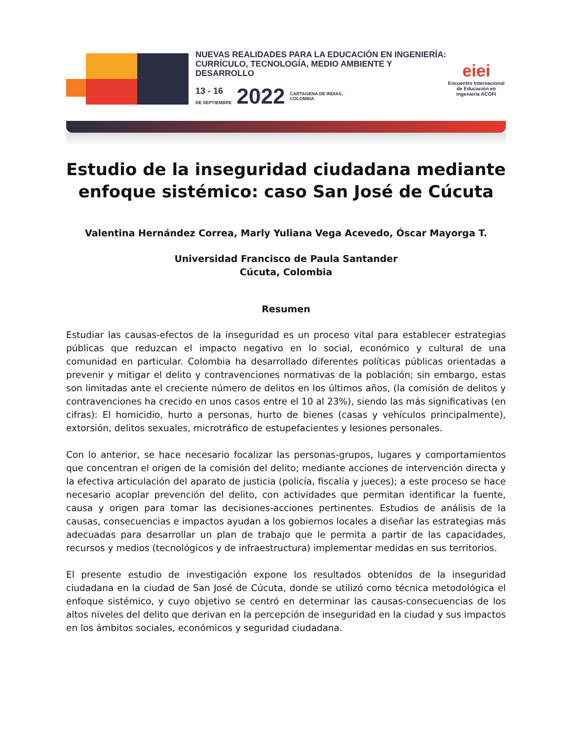NUEVAS REALIDADES PARA LA EDUCACIÓN EN INGENIERÍA:
CURRÍCULO, TECNOLOGÍA, MEDIO AMBIENTE Y DESARROLLO
13 - 16
DE SEPTIEMBRE
2022
CARTAGENA DE INDIAS,
COLOMBIA
eiei
Encuentro Internacional de Educación en Ingeniería ACOFI
Estudio de la inseguridad ciudadana mediante enfoque sistémico: caso San José de Cúcuta
Valentina Hernández Correa, Marly Yuliana Vega Acevedo, Óscar Mayorga T.
Universidad Francisco de Paula Santander
Cúcuta, Colombia
Resumen
Estudiar las causas-efectos de la inseguridad es un proceso vital para establecer estrategias públicas que reduzcan el impacto negativo en lo social, económico y cultural de una comunidad en particular. Colombia ha desarrollado diferentes políticas públicas orientadas a prevenir y mitigar el delito y contravenciones normativas de la población; sin embargo, estas son limitadas ante el creciente número de delitos en los últimos años, (la comisión de delitos y contravenciones ha crecido en unos casos entre el 10 al 23%), siendo las más significativas (en cifras): El homicidio, hurto a personas, hurto de bienes (casas y vehículos principalmente), extorsión, delitos sexuales, microtráfico de estupefacientes y lesiones personales.
Con lo anterior, se hace necesario focalizar las personas-grupos, lugares y comportamientos que concentran el origen de la comisión del delito; mediante acciones de intervención directa y la efectiva articulación del aparato de justicia (policía, fiscalía y jueces); a este proceso se hace necesario acoplar prevención del delito, con actividades que permitan identificar la fuente, causa y origen para tomar las decisiones-acciones pertinentes. Estudios de análisis de la causas, consecuencias e impactos ayudan a los gobiernos locales a diseñar las estrategias más adecuadas para desarrollar un plan de trabajo que le permita a partir de las capacidades, recursos y medios (tecnológicos y de infraestructura) implementar medidas en sus territorios.
El presente estudio de investigación expone los resultados obtenidos de la inseguridad ciudadana en la ciudad de San José de Cúcuta, donde se utilizó como técnica metodológica el enfoque sistémico, y cuyo objetivo se centró en determinar las causas-consecuencias de los altos niveles del delito que derivan en la percepción de inseguridad en la ciudad y sus impactos en los ámbitos sociales, económicos y seguridad ciudadana.